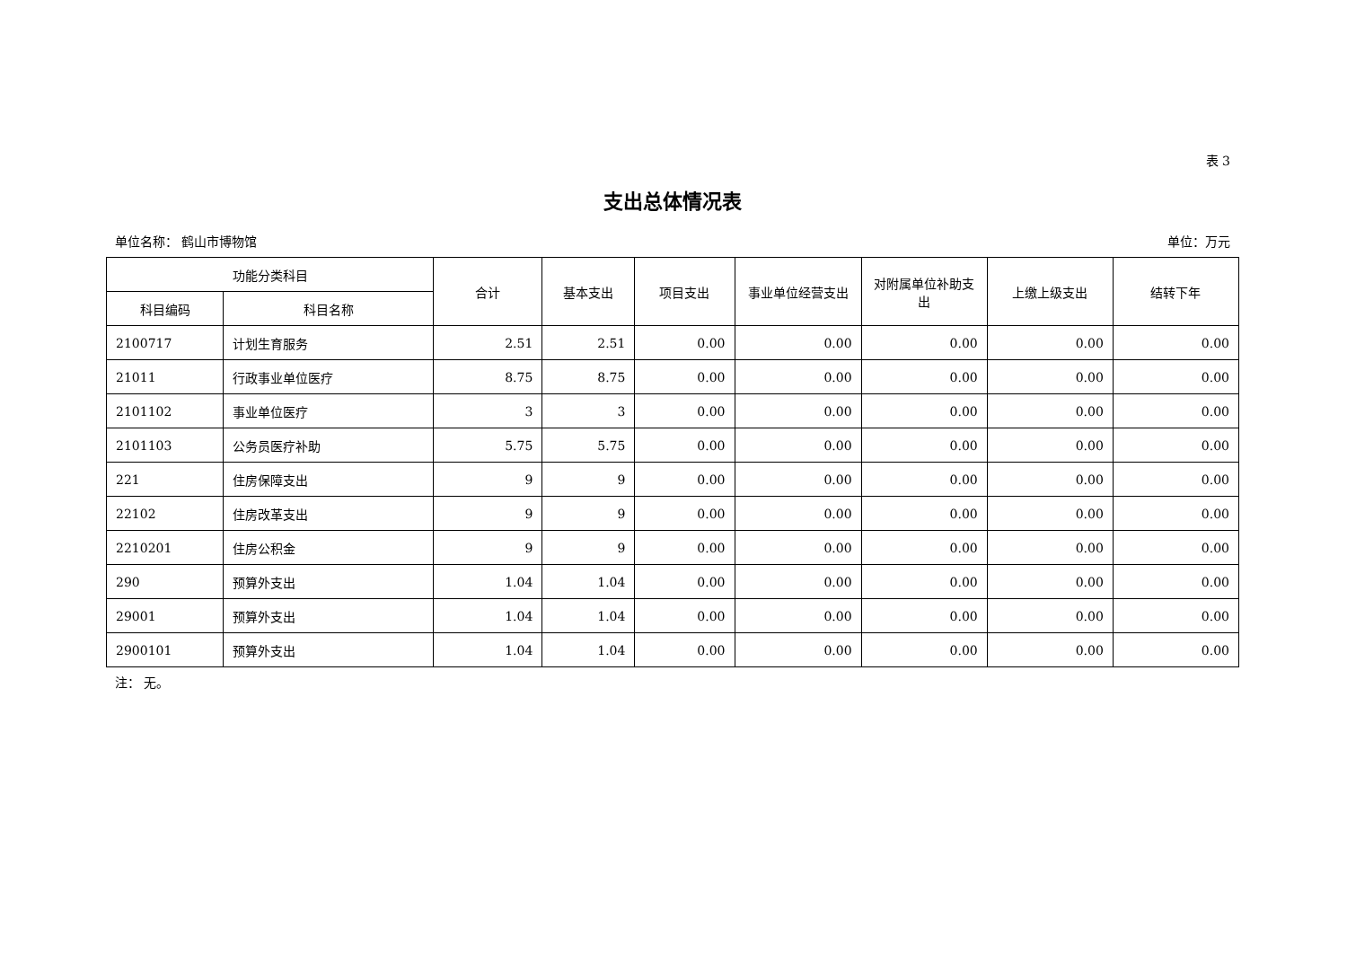表 3
支出总体情况表
单位名称： 鹤山市博物馆 单位：万元
| 功能分类科目 | | 合计 | 基本支出 | 项目支出 | 事业单位经营支出 | 对附属单位补助支出 | 上缴上级支出 | 结转下年 |
| --- | --- | --- | --- | --- | --- | --- | --- | --- |
| 科目编码 | 科目名称 | | | | | | | |
| 2100717 | 计划生育服务 | 2.51 | 2.51 | 0.00 | 0.00 | 0.00 | 0.00 | 0.00 |
| 21011 | 行政事业单位医疗 | 8.75 | 8.75 | 0.00 | 0.00 | 0.00 | 0.00 | 0.00 |
| 2101102 | 事业单位医疗 | 3 | 3 | 0.00 | 0.00 | 0.00 | 0.00 | 0.00 |
| 2101103 | 公务员医疗补助 | 5.75 | 5.75 | 0.00 | 0.00 | 0.00 | 0.00 | 0.00 |
| 221 | 住房保障支出 | 9 | 9 | 0.00 | 0.00 | 0.00 | 0.00 | 0.00 |
| 22102 | 住房改革支出 | 9 | 9 | 0.00 | 0.00 | 0.00 | 0.00 | 0.00 |
| 2210201 | 住房公积金 | 9 | 9 | 0.00 | 0.00 | 0.00 | 0.00 | 0.00 |
| 290 | 预算外支出 | 1.04 | 1.04 | 0.00 | 0.00 | 0.00 | 0.00 | 0.00 |
| 29001 | 预算外支出 | 1.04 | 1.04 | 0.00 | 0.00 | 0.00 | 0.00 | 0.00 |
| 2900101 | 预算外支出 | 1.04 | 1.04 | 0.00 | 0.00 | 0.00 | 0.00 | 0.00 |
注： 无。